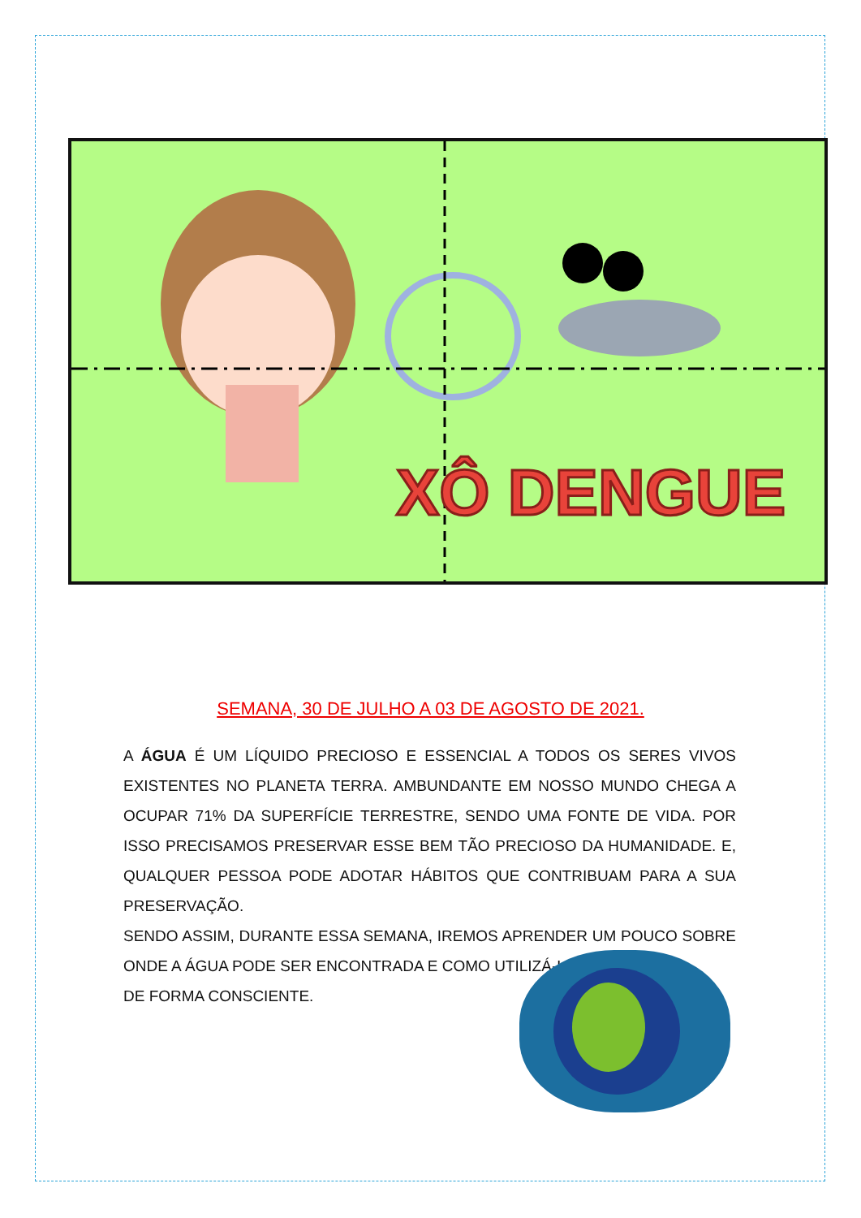XÔ DENGUE
SEMANA, 30 DE JULHO A 03 DE AGOSTO DE 2021.
A ÁGUA É UM LÍQUIDO PRECIOSO E ESSENCIAL A TODOS OS SERES VIVOS EXISTENTES NO PLANETA TERRA. AMBUNDANTE EM NOSSO MUNDO CHEGA A OCUPAR 71% DA SUPERFÍCIE TERRESTRE, SENDO UMA FONTE DE VIDA. POR ISSO PRECISAMOS PRESERVAR ESSE BEM TÃO PRECIOSO DA HUMANIDADE. E, QUALQUER PESSOA PODE ADOTAR HÁBITOS QUE CONTRIBUAM PARA A SUA PRESERVAÇÃO.
SENDO ASSIM, DURANTE ESSA SEMANA, IREMOS APRENDER UM POUCO SOBRE ONDE A ÁGUA PODE SER ENCONTRADA E COMO UTILIZÁ-LA
DE FORMA CONSCIENTE.